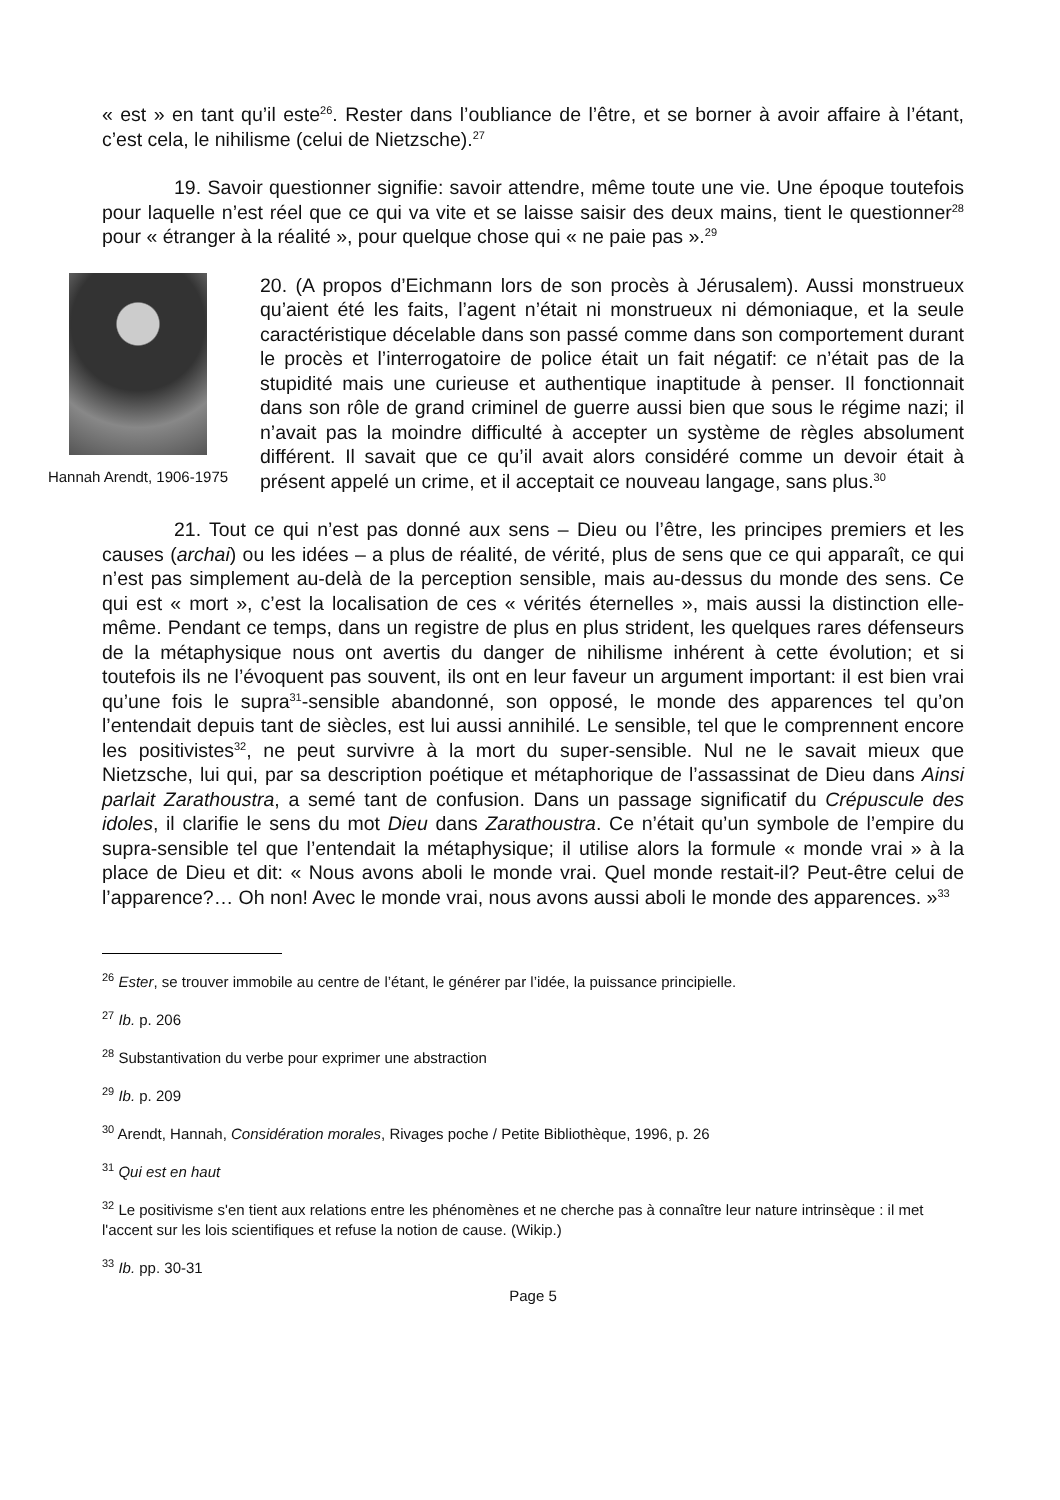« est » en tant qu’il este<sup>26</sup>. Rester dans l’oubliance de l’être, et se borner à avoir affaire à l’étant, c’est cela, le nihilisme (celui de Nietzsche).<sup>27</sup>
19. Savoir questionner signifie: savoir attendre, même toute une vie. Une époque toutefois pour laquelle n’est réel que ce qui va vite et se laisse saisir des deux mains, tient le questionner<sup>28</sup> pour « étranger à la réalité », pour quelque chose qui « ne paie pas ».<sup>29</sup>
Hannah Arendt, 1906-1975
20. (A propos d’Eichmann lors de son procès à Jérusalem). Aussi monstrueux qu’aient été les faits, l’agent n’était ni monstrueux ni démoniaque, et la seule caractéristique décelable dans son passé comme dans son comportement durant le procès et l’interrogatoire de police était un fait négatif: ce n’était pas de la stupidité mais une curieuse et authentique inaptitude à penser. Il fonctionnait dans son rôle de grand criminel de guerre aussi bien que sous le régime nazi; il n’avait pas la moindre difficulté à accepter un système de règles absolument différent. Il savait que ce qu’il avait alors considéré comme un devoir était à présent appelé un crime, et il acceptait ce nouveau langage, sans plus.<sup>30</sup>
21. Tout ce qui n’est pas donné aux sens – Dieu ou l’être, les principes premiers et les causes (archai) ou les idées – a plus de réalité, de vérité, plus de sens que ce qui apparaît, ce qui n’est pas simplement au-delà de la perception sensible, mais au-dessus du monde des sens. Ce qui est « mort », c’est la localisation de ces « vérités éternelles », mais aussi la distinction elle-même. Pendant ce temps, dans un registre de plus en plus strident, les quelques rares défenseurs de la métaphysique nous ont avertis du danger de nihilisme inhérent à cette évolution; et si toutefois ils ne l’évoquent pas souvent, ils ont en leur faveur un argument important: il est bien vrai qu’une fois le supra<sup>31</sup>-sensible abandonné, son opposé, le monde des apparences tel qu’on l’entendait depuis tant de siècles, est lui aussi annihilé. Le sensible, tel que le comprennent encore les positivistes<sup>32</sup>, ne peut survivre à la mort du super-sensible. Nul ne le savait mieux que Nietzsche, lui qui, par sa description poétique et métaphorique de l’assassinat de Dieu dans Ainsi parlait Zarathoustra, a semé tant de confusion. Dans un passage significatif du Crépuscule des idoles, il clarifie le sens du mot Dieu dans Zarathoustra. Ce n’était qu’un symbole de l’empire du supra-sensible tel que l’entendait la métaphysique; il utilise alors la formule « monde vrai » à la place de Dieu et dit: « Nous avons aboli le monde vrai. Quel monde restait-il? Peut-être celui de l’apparence?… Oh non! Avec le monde vrai, nous avons aussi aboli le monde des apparences. »<sup>33</sup>
<sup>26</sup> Ester, se trouver immobile au centre de l’étant, le générer par l’idée, la puissance principielle.
<sup>27</sup> Ib. p. 206
<sup>28</sup> Substantivation du verbe pour exprimer une abstraction
<sup>29</sup> Ib. p. 209
<sup>30</sup> Arendt, Hannah, Considération morales, Rivages poche / Petite Bibliothèque, 1996, p. 26
<sup>31</sup> Qui est en haut
<sup>32</sup> Le positivisme s'en tient aux relations entre les phénomènes et ne cherche pas à connaître leur nature intrinsèque : il met l'accent sur les lois scientifiques et refuse la notion de cause. (Wikip.)
<sup>33</sup> Ib. pp. 30-31
Page 5